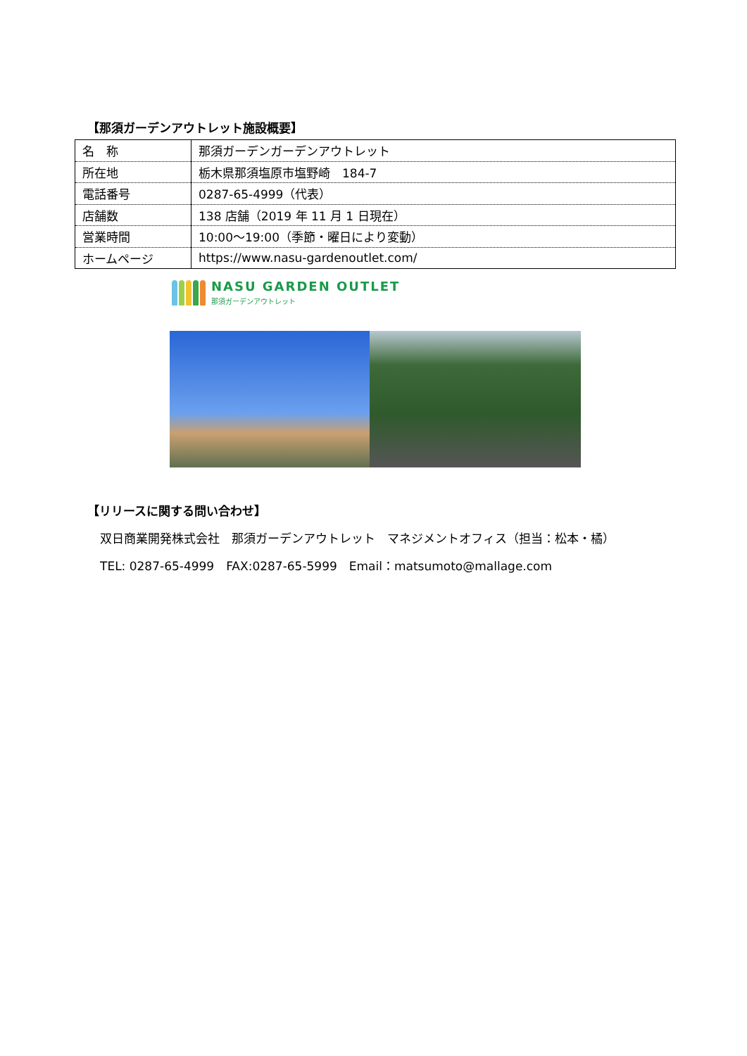【那須ガーデンアウトレット施設概要】
| 名 称 | 那須ガーデンガーデンアウトレット |
| 所在地 | 栃木県那須塩原市塩野崎 184-7 |
| 電話番号 | 0287-65-4999（代表） |
| 店舗数 | 138 店舗（2019 年 11 月 1 日現在） |
| 営業時間 | 10:00～19:00（季節・曜日により変動） |
| ホームページ | https://www.nasu-gardenoutlet.com/ |
NASU GARDEN OUTLET
那須ガーデンアウトレット
【リリースに関する問い合わせ】
双日商業開発株式会社　那須ガーデンアウトレット　マネジメントオフィス（担当：松本・橘）
TEL: 0287-65-4999　FAX:0287-65-5999　Email：matsumoto@mallage.com